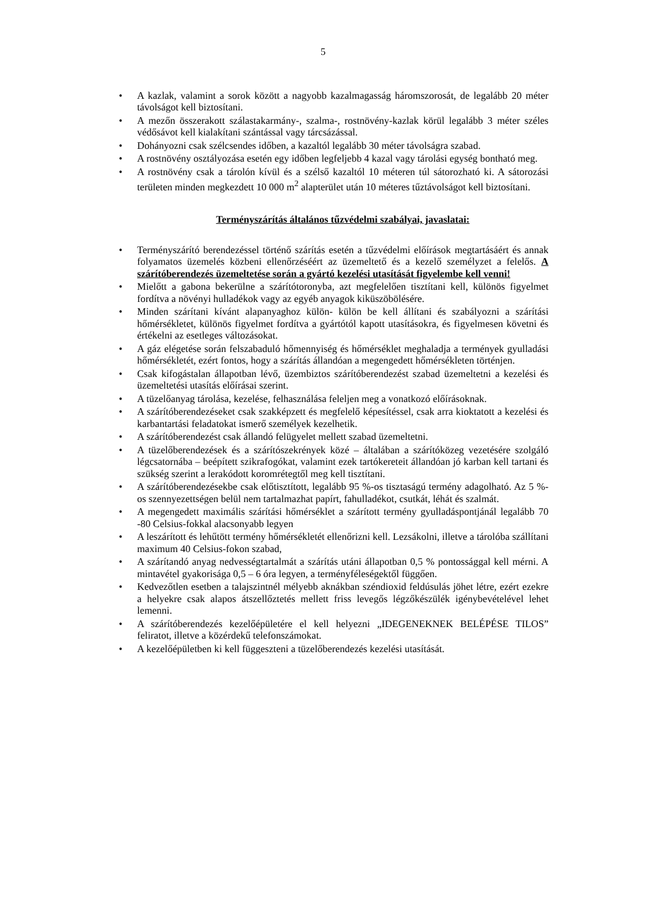5
• A kazlak, valamint a sorok között a nagyobb kazalmagasság háromszorosát, de legalább 20 méter távolságot kell biztosítani.
• A mezőn összerakott szálastakarmány-, szalma-, rostnövény-kazlak körül legalább 3 méter széles védősávot kell kialakítani szántással vagy tárcsázással.
• Dohányozni csak szélcsendes időben, a kazaltól legalább 30 méter távolságra szabad.
• A rostnövény osztályozása esetén egy időben legfeljebb 4 kazal vagy tárolási egység bontható meg.
• A rostnövény csak a tárolón kívül és a szélső kazaltól 10 méteren túl sátorozható ki. A sátorozási területen minden megkezdett 10 000 m<sup>2</sup> alapterület után 10 méteres tűztávolságot kell biztosítani.
Terményszárítás általános tűzvédelmi szabályai, javaslatai:
• Terményszárító berendezéssel történő szárítás esetén a tűzvédelmi előírások megtartásáért és annak folyamatos üzemelés közbeni ellenőrzéséért az üzemeltető és a kezelő személyzet a felelős. A szárítóberendezés üzemeltetése során a gyártó kezelési utasítását figyelembe kell venni!
• Mielőtt a gabona bekerülne a szárítótoronyba, azt megfelelően tisztítani kell, különös figyelmet fordítva a növényi hulladékok vagy az egyéb anyagok kiküszöbölésére.
• Minden szárítani kívánt alapanyaghoz külön- külön be kell állítani és szabályozni a szárítási hőmérsékletet, különös figyelmet fordítva a gyártótól kapott utasításokra, és figyelmesen követni és értékelni az esetleges változásokat.
• A gáz elégetése során felszabaduló hőmennyiség és hőmérséklet meghaladja a termények gyulladási hőmérsékletét, ezért fontos, hogy a szárítás állandóan a megengedett hőmérsékleten történjen.
• Csak kifogástalan állapotban lévő, üzembiztos szárítóberendezést szabad üzemeltetni a kezelési és üzemeltetési utasítás előírásai szerint.
• A tüzelőanyag tárolása, kezelése, felhasználása feleljen meg a vonatkozó előírásoknak.
• A szárítóberendezéseket csak szakképzett és megfelelő képesítéssel, csak arra kioktatott a kezelési és karbantartási feladatokat ismerő személyek kezelhetik.
• A szárítóberendezést csak állandó felügyelet mellett szabad üzemeltetni.
• A tüzelőberendezések és a szárítószekrények közé – általában a szárítóközeg vezetésére szolgáló légcsatornába – beépített szikrafogókat, valamint ezek tartókereteit állandóan jó karban kell tartani és szükség szerint a lerakódott koromrétegtől meg kell tisztítani.
• A szárítóberendezésekbe csak előtisztított, legalább 95 %-os tisztaságú termény adagolható. Az 5 %-os szennyezettségen belül nem tartalmazhat papírt, fahulladékot, csutkát, léhát és szalmát.
• A megengedett maximális szárítási hőmérséklet a szárított termény gyulladáspontjánál legalább 70 -80 Celsius-fokkal alacsonyabb legyen
• A leszárított és lehűtött termény hőmérsékletét ellenőrizni kell. Lezsákolni, illetve a tárolóba szállítani maximum 40 Celsius-fokon szabad,
• A szárítandó anyag nedvességtartalmát a szárítás utáni állapotban 0,5 % pontossággal kell mérni. A mintavétel gyakorisága 0,5 – 6 óra legyen, a terményféleségektől függően.
• Kedvezőtlen esetben a talajszintnél mélyebb aknákban széndioxid feldúsulás jöhet létre, ezért ezekre a helyekre csak alapos átszellőztetés mellett friss levegős légzőkészülék igénybevételével lehet lemenni.
• A szárítóberendezés kezelőépületére el kell helyezni „IDEGENEKNEK BELÉPÉSE TILOS” feliratot, illetve a közérdekű telefonszámokat.
• A kezelőépületben ki kell függeszteni a tüzelőberendezés kezelési utasítását.